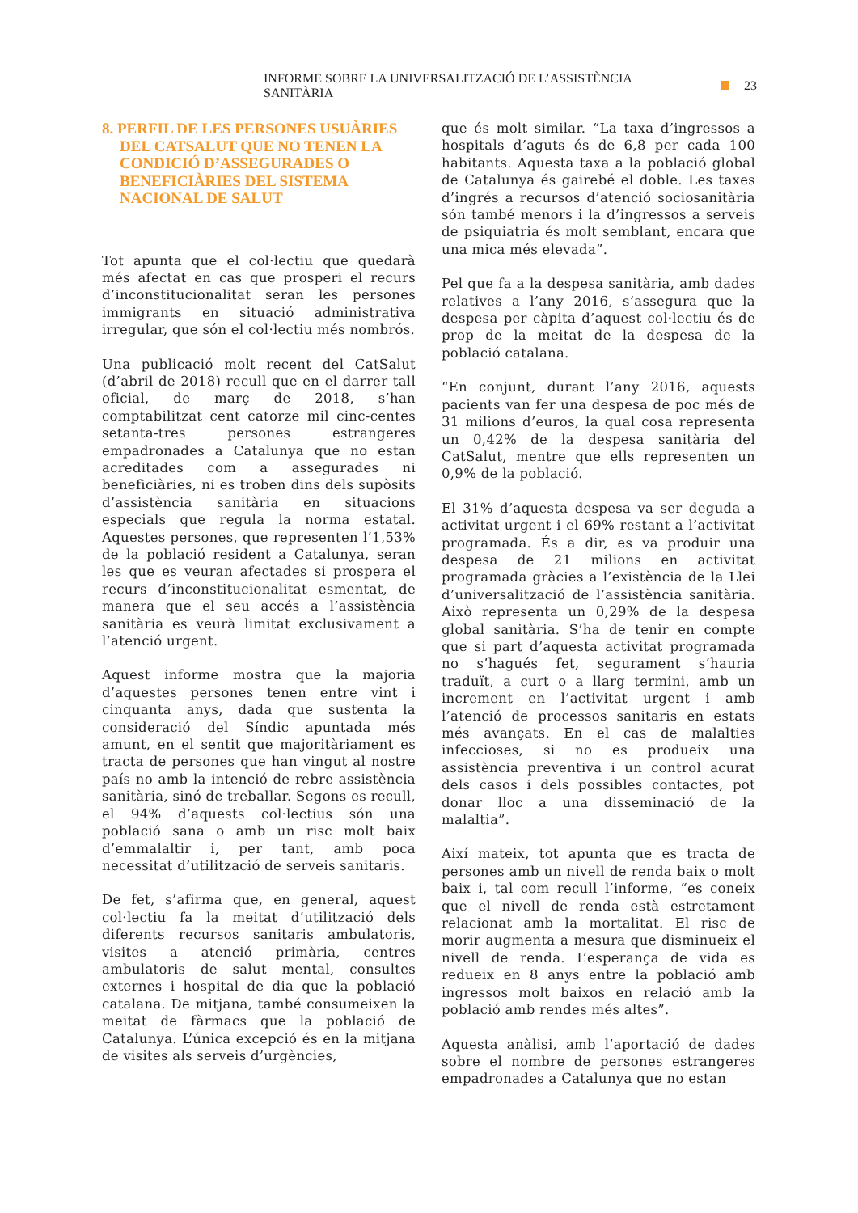INFORME SOBRE LA UNIVERSALITZACIÓ DE L’ASSISTÈNCIA SANITÀRIA 23
8. PERFIL DE LES PERSONES USUÀRIES DEL CATSALUT QUE NO TENEN LA CONDICIÓ D’ASSEGURADES O BENEFICIÀRIES DEL SISTEMA NACIONAL DE SALUT
Tot apunta que el col·lectiu que quedarà més afectat en cas que prosperi el recurs d’inconstitucionalitat seran les persones immigrants en situació administrativa irregular, que són el col·lectiu més nombrós.
Una publicació molt recent del CatSalut (d’abril de 2018) recull que en el darrer tall oficial, de març de 2018, s’han comptabilitzat cent catorze mil cinc-centes setanta-tres persones estrangeres empadronades a Catalunya que no estan acreditades com a assegurades ni beneficiàries, ni es troben dins dels supòsits d’assistència sanitària en situacions especials que regula la norma estatal. Aquestes persones, que representen l’1,53% de la població resident a Catalunya, seran les que es veuran afectades si prospera el recurs d’inconstitucionalitat esmentat, de manera que el seu accés a l’assistència sanitària es veurà limitat exclusivament a l’atenció urgent.
Aquest informe mostra que la majoria d’aquestes persones tenen entre vint i cinquanta anys, dada que sustenta la consideració del Síndic apuntada més amunt, en el sentit que majoritàriament es tracta de persones que han vingut al nostre país no amb la intenció de rebre assistència sanitària, sinó de treballar. Segons es recull, el 94% d’aquests col·lectius són una població sana o amb un risc molt baix d’emmalaltir i, per tant, amb poca necessitat d’utilització de serveis sanitaris.
De fet, s’afirma que, en general, aquest col·lectiu fa la meitat d’utilització dels diferents recursos sanitaris ambulatoris, visites a atenció primària, centres ambulatoris de salut mental, consultes externes i hospital de dia que la població catalana. De mitjana, també consumeixen la meitat de fàrmacs que la població de Catalunya. L’única excepció és en la mitjana de visites als serveis d’urgències,
que és molt similar. “La taxa d’ingressos a hospitals d’aguts és de 6,8 per cada 100 habitants. Aquesta taxa a la població global de Catalunya és gairebé el doble. Les taxes d’ingrés a recursos d’atenció sociosanitària són també menors i la d’ingressos a serveis de psiquiatria és molt semblant, encara que una mica més elevada”.
Pel que fa a la despesa sanitària, amb dades relatives a l’any 2016, s’assegura que la despesa per càpita d’aquest col·lectiu és de prop de la meitat de la despesa de la població catalana.
“En conjunt, durant l’any 2016, aquests pacients van fer una despesa de poc més de 31 milions d’euros, la qual cosa representa un 0,42% de la despesa sanitària del CatSalut, mentre que ells representen un 0,9% de la població.
El 31% d’aquesta despesa va ser deguda a activitat urgent i el 69% restant a l’activitat programada. És a dir, es va produir una despesa de 21 milions en activitat programada gràcies a l’existència de la Llei d’universalització de l’assistència sanitària. Això representa un 0,29% de la despesa global sanitària. S’ha de tenir en compte que si part d’aquesta activitat programada no s’hagués fet, segurament s’hauria traduït, a curt o a llarg termini, amb un increment en l’activitat urgent i amb l’atenció de processos sanitaris en estats més avançats. En el cas de malalties infeccioses, si no es produeix una assistència preventiva i un control acurat dels casos i dels possibles contactes, pot donar lloc a una disseminació de la malaltia”.
Així mateix, tot apunta que es tracta de persones amb un nivell de renda baix o molt baix i, tal com recull l’informe, “es coneix que el nivell de renda està estretament relacionat amb la mortalitat. El risc de morir augmenta a mesura que disminueix el nivell de renda. L’esperança de vida es redueix en 8 anys entre la població amb ingressos molt baixos en relació amb la població amb rendes més altes”.
Aquesta anàlisi, amb l’aportació de dades sobre el nombre de persones estrangeres empadronades a Catalunya que no estan